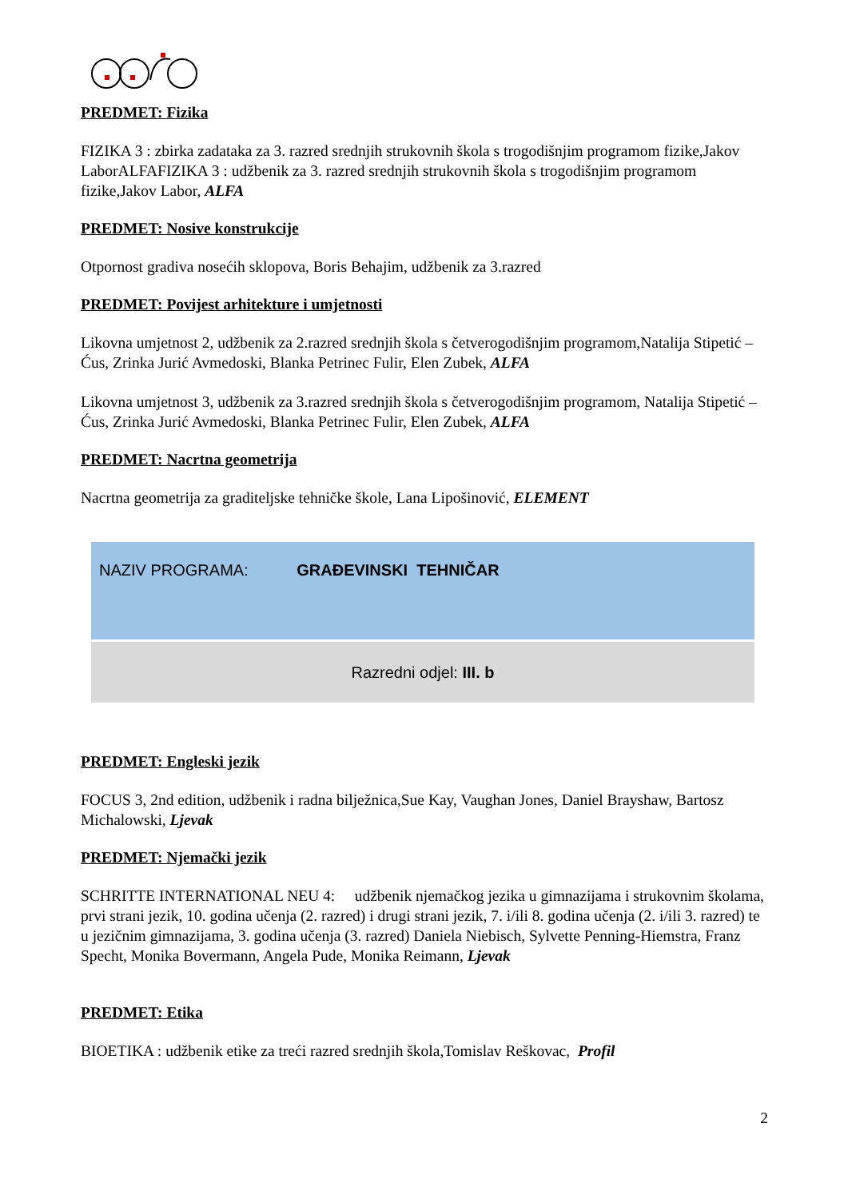PREDMET: Fizika
FIZIKA 3 : zbirka zadataka za 3. razred srednjih strukovnih škola s trogodišnjim programom fizike,Jakov LaborALFAFIZIKA 3 : udžbenik za 3. razred srednjih strukovnih škola s trogodišnjim programom fizike,Jakov Labor, ALFA
PREDMET: Nosive konstrukcije
Otpornost gradiva nosećih sklopova, Boris Behajim, udžbenik za 3.razred
PREDMET: Povijest arhitekture i umjetnosti
Likovna umjetnost 2, udžbenik za 2.razred srednjih škola s četverogodišnjim programom,Natalija Stipetić – Ćus, Zrinka Jurić Avmedoski, Blanka Petrinec Fulir, Elen Zubek, ALFA
Likovna umjetnost 3, udžbenik za 3.razred srednjih škola s četverogodišnjim programom, Natalija Stipetić – Ćus, Zrinka Jurić Avmedoski, Blanka Petrinec Fulir, Elen Zubek, ALFA
PREDMET: Nacrtna geometrija
Nacrtna geometrija za graditeljske tehničke škole, Lana Lipošinović, ELEMENT
| NAZIV PROGRAMA: GRAĐEVINSKI TEHNIČAR |
| Razredni odjel: III. b |
PREDMET: Engleski jezik
FOCUS 3, 2nd edition, udžbenik i radna bilježnica,Sue Kay, Vaughan Jones, Daniel Brayshaw, Bartosz Michalowski, Ljevak
PREDMET: Njemački jezik
SCHRITTE INTERNATIONAL NEU 4: udžbenik njemačkog jezika u gimnazijama i strukovnim školama, prvi strani jezik, 10. godina učenja (2. razred) i drugi strani jezik, 7. i/ili 8. godina učenja (2. i/ili 3. razred) te u jezičnim gimnazijama, 3. godina učenja (3. razred) Daniela Niebisch, Sylvette Penning-Hiemstra, Franz Specht, Monika Bovermann, Angela Pude, Monika Reimann, Ljevak
PREDMET: Etika
BIOETIKA : udžbenik etike za treći razred srednjih škola,Tomislav Reškovac, Profil
2